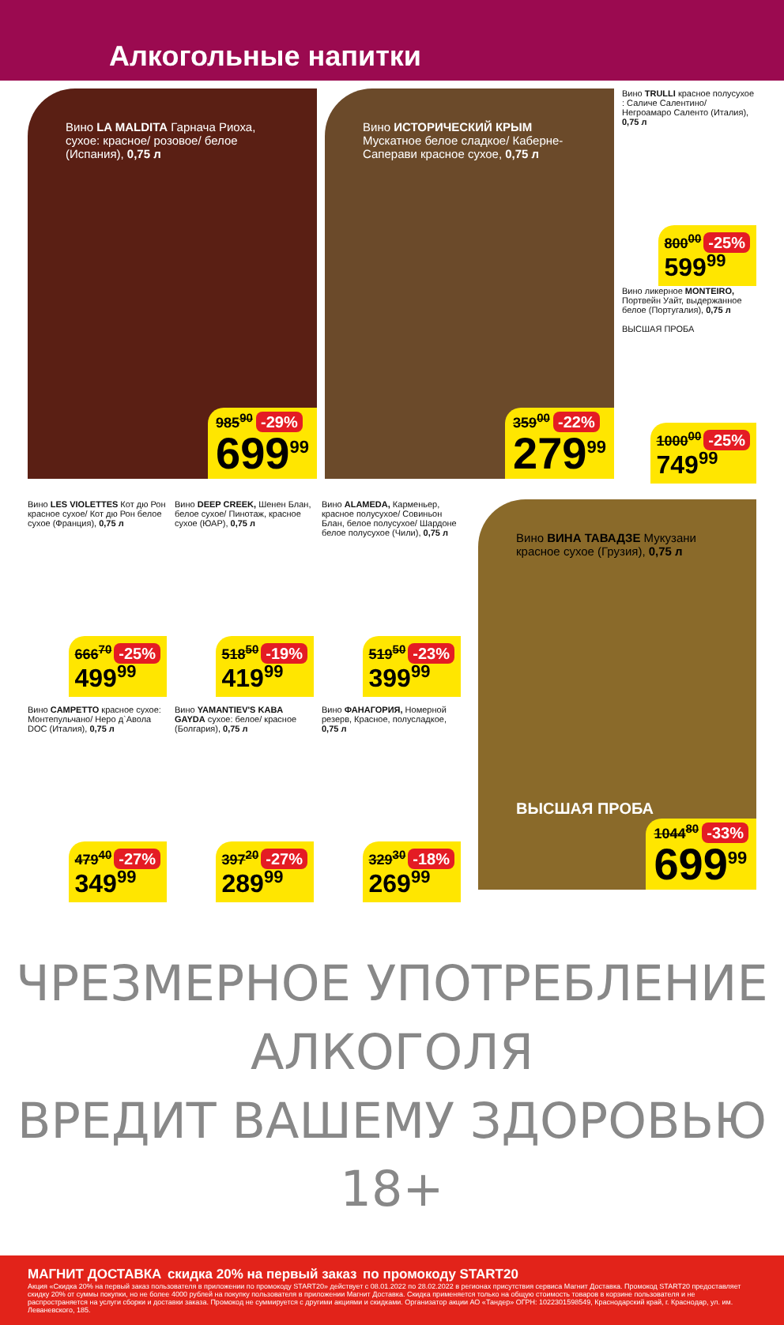Алкогольные напитки
Вино LA MALDITA Гарнача Риоха, сухое: красное/ розовое/ белое (Испания), 0,75 л
985<sup>90</sup> -29%
699<sup>99</sup>
Вино ИСТОРИЧЕСКИЙ КРЫМ Мускатное белое сладкое/ Каберне-Саперави красное сухое, 0,75 л
359<sup>00</sup> -22%
279<sup>99</sup>
Вино TRULLI красное полусухое : Саличе Салентино/ Негроамаро Саленто (Италия), 0,75 л
800<sup>00</sup> -25%
599<sup>99</sup>
Вино ликерное MONTEIRO, Портвейн Уайт, выдержанное белое (Португалия), 0,75 л
ВЫСШАЯ ПРОБА
1000<sup>00</sup> -25%
749<sup>99</sup>
Вино LES VIOLETTES Кот дю Рон красное сухое/ Кот дю Рон белое сухое (Франция), 0,75 л
666<sup>70</sup> -25%
499<sup>99</sup>
Вино DEEP CREEK, Шенен Блан, белое сухое/ Пинотаж, красное сухое (ЮАР), 0,75 л
518<sup>50</sup> -19%
419<sup>99</sup>
Вино ALAMEDA, Карменьер, красное полусухое/ Совиньон Блан, белое полусухое/ Шардоне белое полусухое (Чили), 0,75 л
519<sup>50</sup> -23%
399<sup>99</sup>
Вино CAMPETTO красное сухое: Монтепульчано/ Неро д`Авола DOC (Италия), 0,75 л
479<sup>40</sup> -27%
349<sup>99</sup>
Вино YAMANTIEV'S KABA GAYDA сухое: белое/ красное (Болгария), 0,75 л
397<sup>20</sup> -27%
289<sup>99</sup>
Вино ФАНАГОРИЯ, Номерной резерв, Красное, полусладкое, 0,75 л
329<sup>30</sup> -18%
269<sup>99</sup>
Вино ВИНА ТАВАДЗЕ Мукузани красное сухое (Грузия), 0,75 л
ВЫСШАЯ ПРОБА
1044<sup>80</sup> -33%
699<sup>99</sup>
ЧРЕЗМЕРНОЕ УПОТРЕБЛЕНИЕ АЛКОГОЛЯ
ВРЕДИТ ВАШЕМУ ЗДОРОВЬЮ 18+
МАГНИТ ДОСТАВКА скидка 20% на первый заказ по промокоду START20
Акция «Скидка 20% на первый заказ пользователя в приложении по промокоду START20» действует с 08.01.2022 по 28.02.2022 в регионах присутствия сервиса Магнит Доставка. Промокод START20 предоставляет скидку 20% от суммы покупки, но не более 4000 рублей на покупку пользователя в приложении Магнит Доставка. Скидка применяется только на общую стоимость товаров в корзине пользователя и не распространяется на услуги сборки и доставки заказа. Промокод не суммируется с другими акциями и скидками. Организатор акции АО «Тандер» ОГРН: 1022301598549, Краснодарский край, г. Краснодар, ул. им. Леваневского, 185.